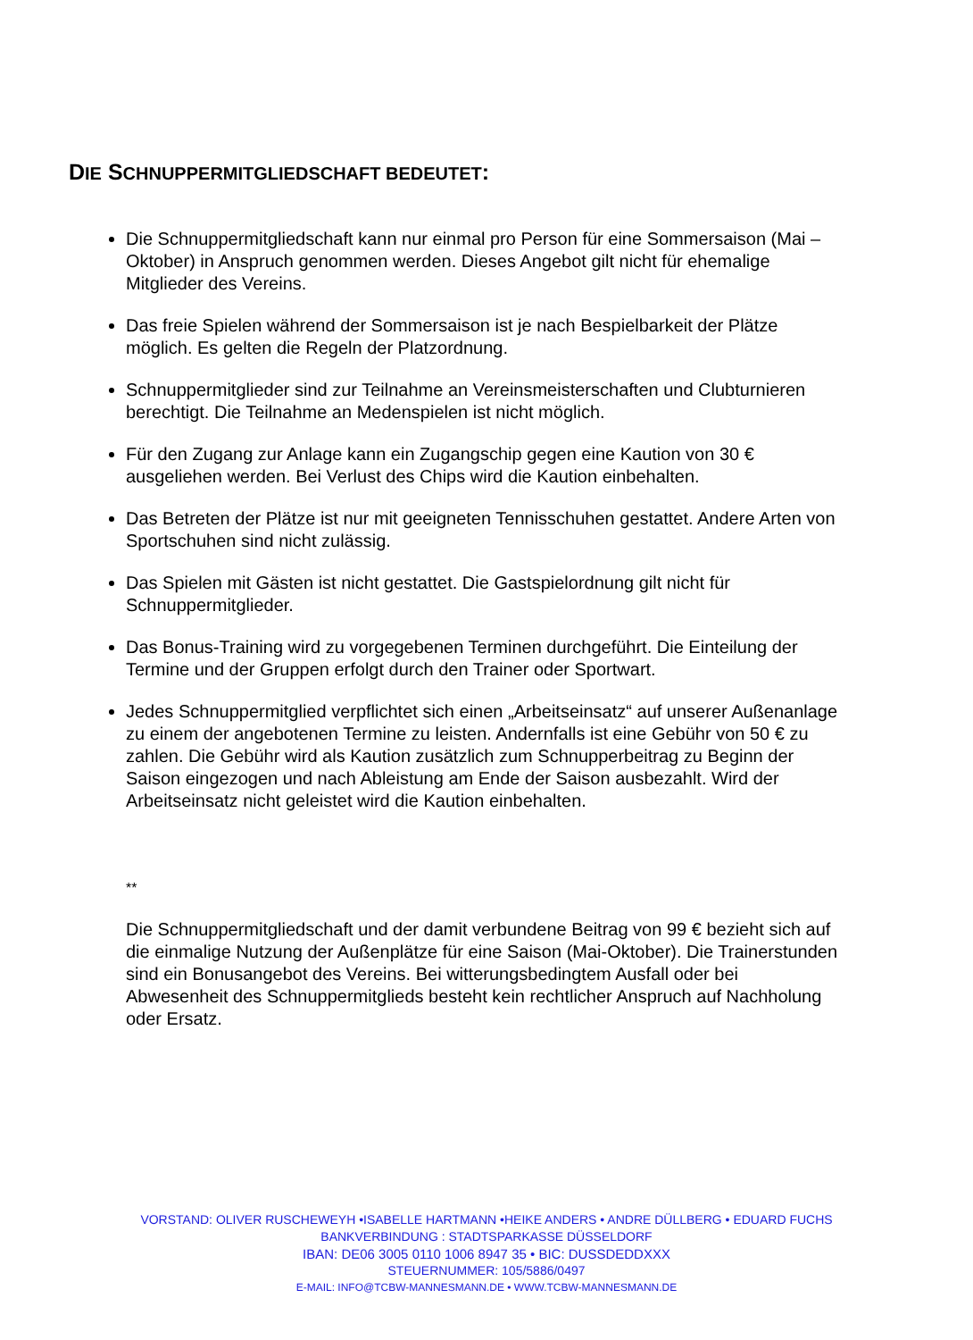DIE SCHNUPPERMITGLIEDSCHAFT BEDEUTET:
Die Schnuppermitgliedschaft kann nur einmal pro Person für eine Sommersaison (Mai – Oktober) in Anspruch genommen werden. Dieses Angebot gilt nicht für ehemalige Mitglieder des Vereins.
Das freie Spielen während der Sommersaison ist je nach Bespielbarkeit der Plätze möglich. Es gelten die Regeln der Platzordnung.
Schnuppermitglieder sind zur Teilnahme an Vereinsmeisterschaften und Clubturnieren berechtigt. Die Teilnahme an Medenspielen ist nicht möglich.
Für den Zugang zur Anlage kann ein Zugangschip gegen eine Kaution von 30 € ausgeliehen werden. Bei Verlust des Chips wird die Kaution einbehalten.
Das Betreten der Plätze ist nur mit geeigneten Tennisschuhen gestattet. Andere Arten von Sportschuhen sind nicht zulässig.
Das Spielen mit Gästen ist nicht gestattet. Die Gastspielordnung gilt nicht für Schnuppermitglieder.
Das Bonus-Training wird zu vorgegebenen Terminen durchgeführt. Die Einteilung der Termine und der Gruppen erfolgt durch den Trainer oder Sportwart.
Jedes Schnuppermitglied verpflichtet sich einen „Arbeitseinsatz“ auf unserer Außenanlage zu einem der angebotenen Termine zu leisten. Andernfalls ist eine Gebühr von 50 € zu zahlen. Die Gebühr wird als Kaution zusätzlich zum Schnupperbeitrag zu Beginn der Saison eingezogen und nach Ableistung am Ende der Saison ausbezahlt. Wird der Arbeitseinsatz nicht geleistet wird die Kaution einbehalten.
**
Die Schnuppermitgliedschaft und der damit verbundene Beitrag von 99 € bezieht sich auf die einmalige Nutzung der Außenplätze für eine Saison (Mai-Oktober). Die Trainerstunden sind ein Bonusangebot des Vereins. Bei witterungsbedingtem Ausfall oder bei Abwesenheit des Schnuppermitglieds besteht kein rechtlicher Anspruch auf Nachholung oder Ersatz.
VORSTAND: OLIVER RUSCHEWEYH •ISABELLE HARTMANN •HEIKE ANDERS • ANDRE DÜLLBERG • EDUARD FUCHS
BANKVERBINDUNG : STADTSPARKASSE DÜSSELDORF
IBAN: DE06 3005 0110 1006 8947 35 • BIC: DUSSDEDDXXX
STEUERNUMMER: 105/5886/0497
E-MAIL: INFO@TCBW-MANNESMANN.DE • WWW.TCBW-MANNESMANN.DE